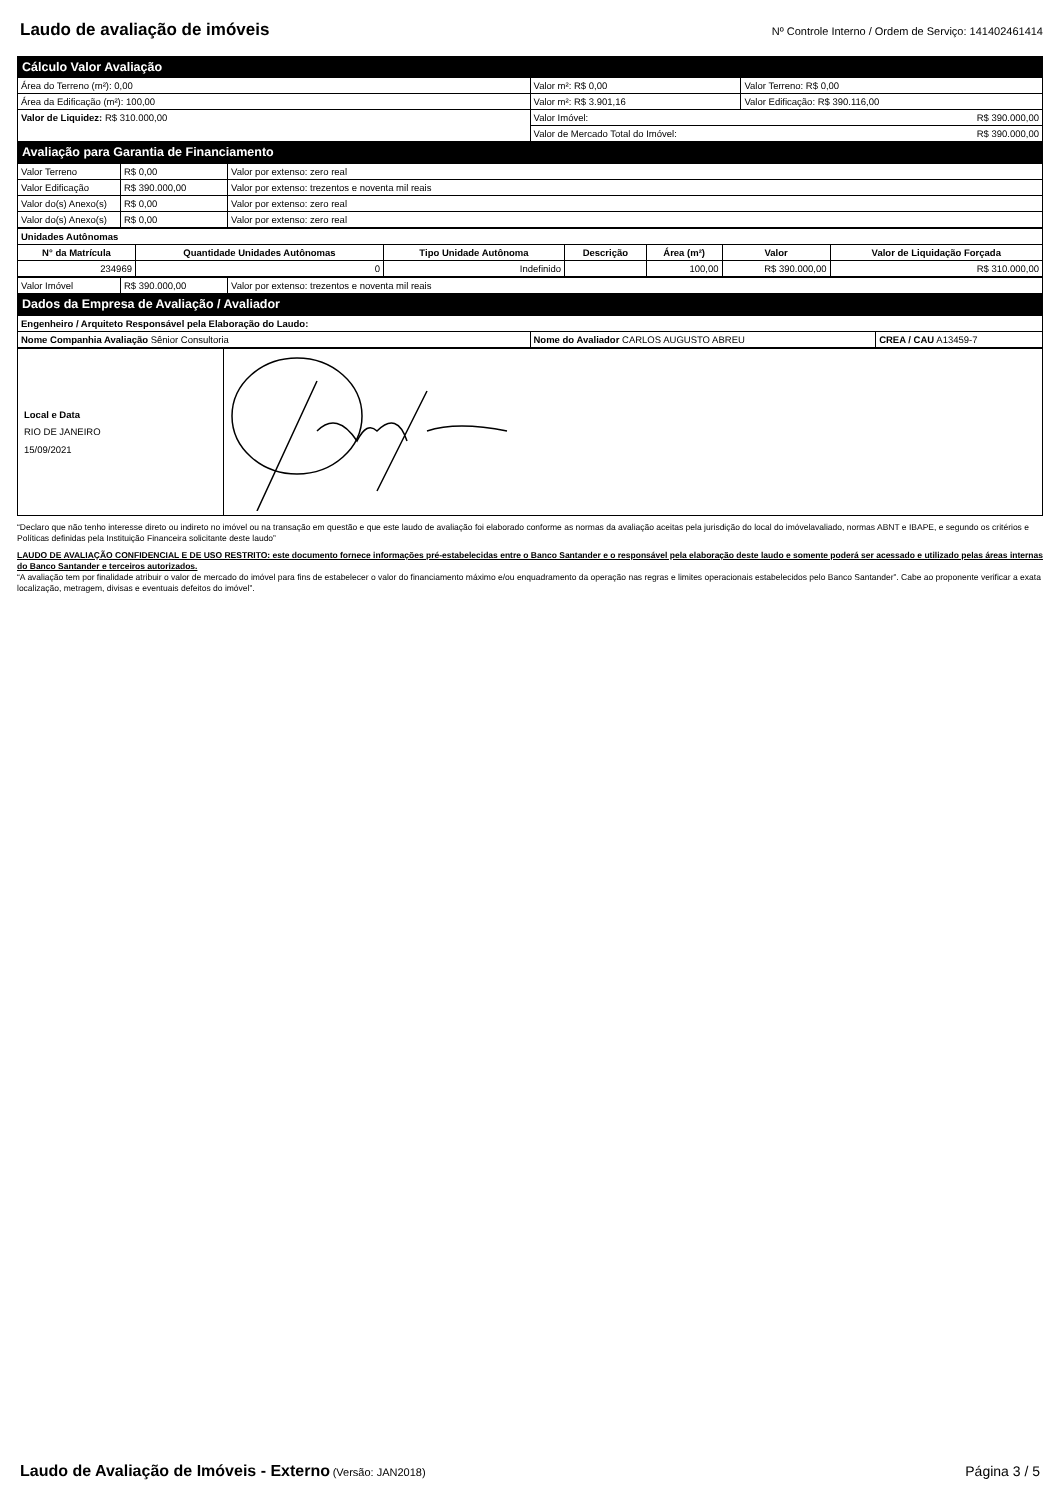Laudo de avaliação de imóveis
Nº Controle Interno / Ordem de Serviço: 141402461414
| Cálculo Valor Avaliação | | |
| Área do Terreno (m²): 0,00 | Valor m²: R$ 0,00 | Valor Terreno: R$ 0,00 |
| Área da Edificação (m²): 100,00 | Valor m²: R$ 3.901,16 | Valor Edificação: R$ 390.116,00 |
| Valor de Liquidez: R$ 310.000,00 | Valor Imóvel: R$ 390.000,00 | |
| | Valor de Mercado Total do Imóvel: R$ 390.000,00 | |
| Avaliação para Garantia de Financiamento | | |
| Valor Terreno | R$ 0,00 | Valor por extenso: zero real |
| Valor Edificação | R$ 390.000,00 | Valor por extenso: trezentos e noventa mil reais |
| Valor do(s) Anexo(s) | R$ 0,00 | Valor por extenso: zero real |
| Valor do(s) Anexo(s) | R$ 0,00 | Valor por extenso: zero real |
| Unidades Autônomas | | | | | | |
| N° da Matrícula | Quantidade Unidades Autônomas | Tipo Unidade Autônoma | Descrição | Área (m²) | Valor | Valor de Liquidação Forçada |
| 234969 | 0 | Indefinido | | 100,00 | R$ 390.000,00 | R$ 310.000,00 |
| Valor Imóvel | R$ 390.000,00 | Valor por extenso: trezentos e noventa mil reais |
| Dados da Empresa de Avaliação / Avaliador | | |
| Engenheiro / Arquiteto Responsável pela Elaboração do Laudo: | | |
| Nome Companhia Avaliação Sênior Consultoria | Nome do Avaliador CARLOS AUGUSTO ABREU | CREA / CAU A13459-7 |
| Local e Data RIO DE JANEIRO 15/09/2021 | |
“Declaro que não tenho interesse direto ou indireto no imóvel ou na transação em questão e que este laudo de avaliação foi elaborado conforme as normas da avaliação aceitas pela jurisdição do local do imóvelavaliado, normas ABNT e IBAPE, e segundo os critérios e Políticas definidas pela Instituição Financeira solicitante deste laudo”
LAUDO DE AVALIAÇÃO CONFIDENCIAL E DE USO RESTRITO: este documento fornece informações pré-estabelecidas entre o Banco Santander e o responsável pela elaboração deste laudo e somente poderá ser acessado e utilizado pelas áreas internas do Banco Santander e terceiros autorizados.
“A avaliação tem por finalidade atribuir o valor de mercado do imóvel para fins de estabelecer o valor do financiamento máximo e/ou enquadramento da operação nas regras e limites operacionais estabelecidos pelo Banco Santander”. Cabe ao proponente verificar a exata localização, metragem, divisas e eventuais defeitos do imóvel”.
Laudo de Avaliação de Imóveis - Externo (Versão: JAN2018)
Página 3 / 5